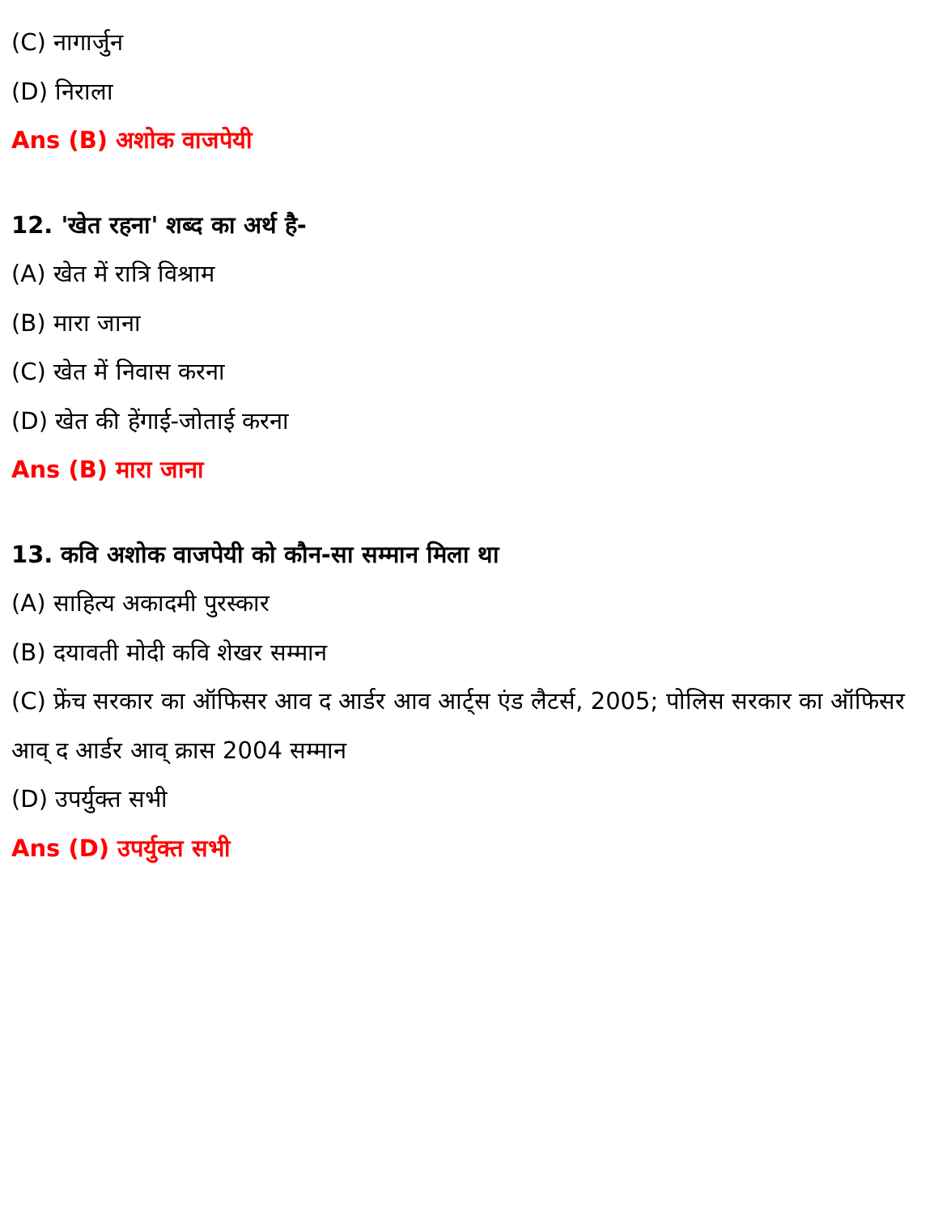(C) नागार्जुन
(D) निराला
Ans (B) अशोक वाजपेयी
12. 'खेत रहना' शब्द का अर्थ है-
(A) खेत में रात्रि विश्राम
(B) मारा जाना
(C) खेत में निवास करना
(D) खेत की हेंगाई-जोताई करना
Ans (B) मारा जाना
13. कवि अशोक वाजपेयी को कौन-सा सम्मान मिला था
(A) साहित्य अकादमी पुरस्कार
(B) दयावती मोदी कवि शेखर सम्मान
(C) फ्रेंच सरकार का ऑफिसर आव द आर्डर आव आर्ट्स एंड लैटर्स, 2005; पोलिस सरकार का ऑफिसर आव् द आर्डर आव् क्रास 2004 सम्मान
(D) उपर्युक्त सभी
Ans (D) उपर्युक्त सभी